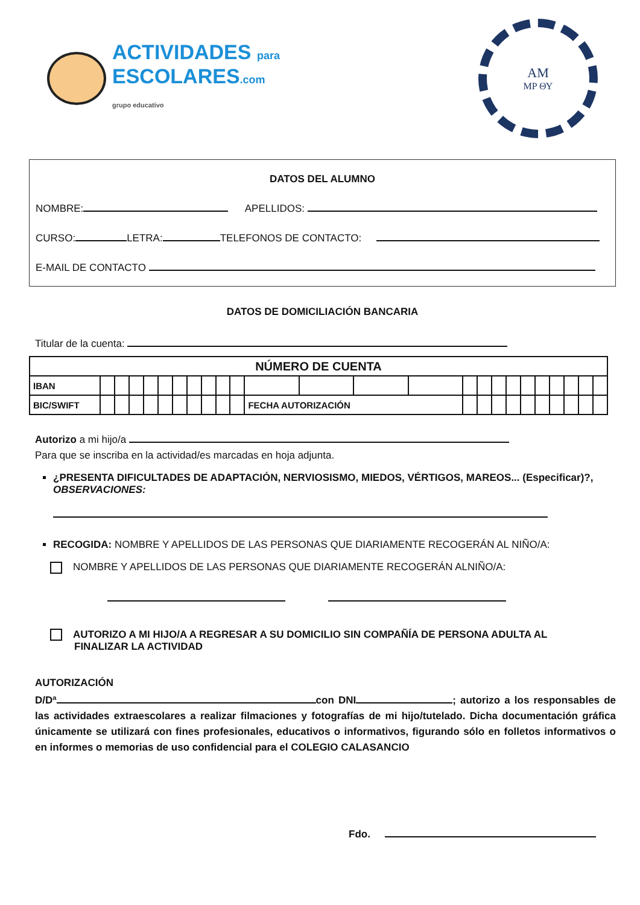ACTIVIDADES para
ESCOLARES.com
grupo educativo
ΑΜ
MP ΘΥ
DATOS DEL ALUMNO
NOMBRE: APELLIDOS:
CURSO: LETRA: TELEFONOS DE CONTACTO:
E-MAIL DE CONTACTO
DATOS DE DOMICILIACIÓN BANCARIA
Titular de la cuenta:
| NÚMERO DE CUENTA | | | | | | | | | | | | | | | | | | | | | | | | |
| IBAN | | | | | | | | | | | | | | | | | | | | | | | | |
| BIC/SWIFT | | | | | | | | | | | FECHA AUTORIZACIÓN | | | | | | | | | | | | | |
Autorizo a mi hijo/a
Para que se inscriba en la actividad/es marcadas en hoja adjunta.
¿PRESENTA DIFICULTADES DE ADAPTACIÓN, NERVIOSISMO, MIEDOS, VÉRTIGOS, MAREOS... (Especificar)?, OBSERVACIONES:
RECOGIDA: NOMBRE Y APELLIDOS DE LAS PERSONAS QUE DIARIAMENTE RECOGERÁN AL NIÑO/A:
NOMBRE Y APELLIDOS DE LAS PERSONAS QUE DIARIAMENTE RECOGERÁN ALNIÑO/A:
AUTORIZO A MI HIJO/A A REGRESAR A SU DOMICILIO SIN COMPAÑÍA DE PERSONA ADULTA AL
FINALIZAR LA ACTIVIDAD
AUTORIZACIÓN
D/Dª con DNI ; autorizo a los responsables de las actividades extraescolares a realizar filmaciones y fotografías de mi hijo/tutelado. Dicha documentación gráfica únicamente se utilizará con fines profesionales, educativos o informativos, figurando sólo en folletos informativos o en informes o memorias de uso confidencial para el COLEGIO CALASANCIO
Fdo.